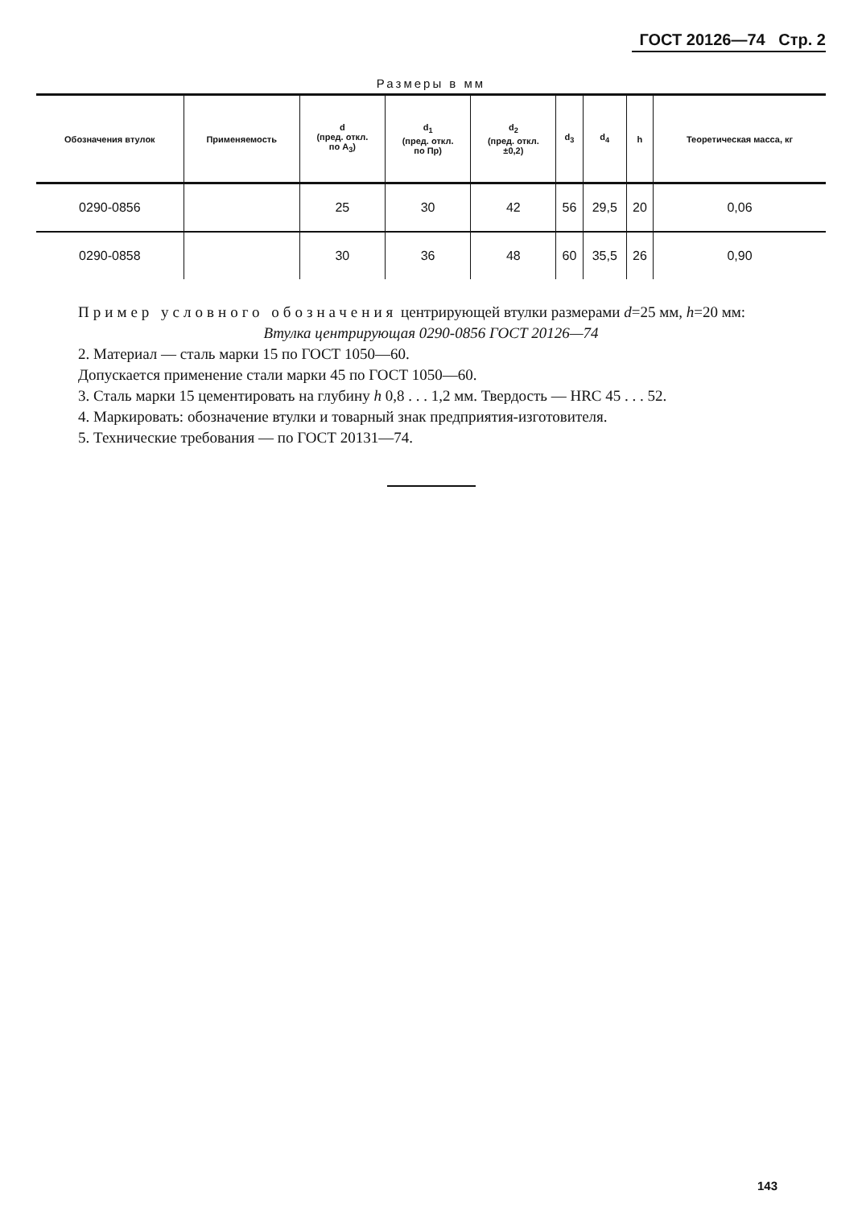ГОСТ 20126—74 Стр. 2
Размеры в мм
| Обозначения втулок | Применяемость | d (пред. откл. по A<sub>3</sub>) | d<sub>1</sub> (пред. откл. по Пр) | d<sub>2</sub> (пред. откл. ±0,2) | d<sub>3</sub> | d<sub>4</sub> | h | Теоретическая масса, кг |
| --- | --- | --- | --- | --- | --- | --- | --- | --- |
| 0290-0856 | | 25 | 30 | 42 | 56 | 29,5 | 20 | 0,06 |
| 0290-0858 | | 30 | 36 | 48 | 60 | 35,5 | 26 | 0,90 |
Пример условного обозначения центрирующей втулки размерами d=25 мм, h=20 мм:
Втулка центрирующая 0290-0856 ГОСТ 20126—74
2. Материал — сталь марки 15 по ГОСТ 1050—60.
Допускается применение стали марки 45 по ГОСТ 1050—60.
3. Сталь марки 15 цементировать на глубину h 0,8 . . . 1,2 мм. Твердость — HRC 45 . . . 52.
4. Маркировать: обозначение втулки и товарный знак предприятия-изготовителя.
5. Технические требования — по ГОСТ 20131—74.
143